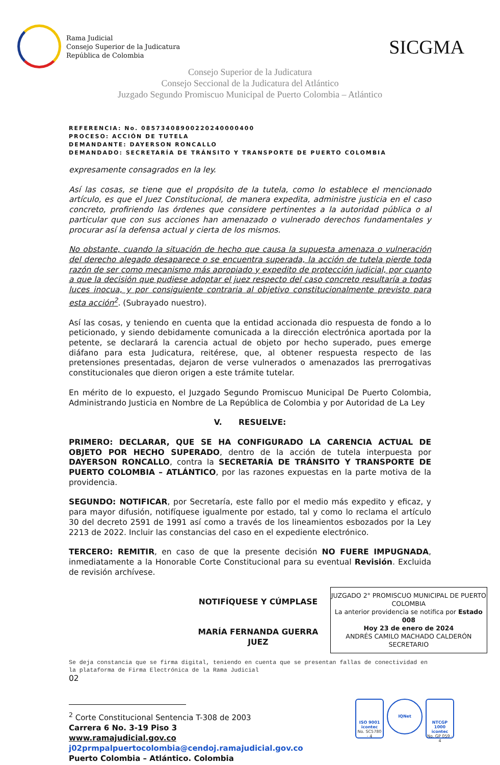Rama Judicial
Consejo Superior de la Judicatura
República de Colombia
SICGMA
Consejo Superior de la Judicatura
Consejo Seccional de la Judicatura del Atlántico
Juzgado Segundo Promiscuo Municipal de Puerto Colombia – Atlántico
REFERENCIA: No. 08573408900220240000400
PROCESO: ACCIÓN DE TUTELA
DEMANDANTE: DAYERSON RONCALLO
DEMANDADO: SECRETARÍA DE TRÁNSITO Y TRANSPORTE DE PUERTO COLOMBIA
expresamente consagrados en la ley.
Así las cosas, se tiene que el propósito de la tutela, como lo establece el mencionado artículo, es que el Juez Constitucional, de manera expedita, administre justicia en el caso concreto, profiriendo las órdenes que considere pertinentes a la autoridad pública o al particular que con sus acciones han amenazado o vulnerado derechos fundamentales y procurar así la defensa actual y cierta de los mismos.
No obstante, cuando la situación de hecho que causa la supuesta amenaza o vulneración del derecho alegado desaparece o se encuentra superada, la acción de tutela pierde toda razón de ser como mecanismo más apropiado y expedito de protección judicial, por cuanto a que la decisión que pudiese adoptar el juez respecto del caso concreto resultaría a todas luces inocua, y por consiguiente contraria al objetivo constitucionalmente previsto para esta acción<sup>2</sup>. (Subrayado nuestro).
Así las cosas, y teniendo en cuenta que la entidad accionada dio respuesta de fondo a lo peticionado, y siendo debidamente comunicada a la dirección electrónica aportada por la petente, se declarará la carencia actual de objeto por hecho superado, pues emerge diáfano para esta Judicatura, reitérese, que, al obtener respuesta respecto de las pretensiones presentadas, dejaron de verse vulnerados o amenazados las prerrogativas constitucionales que dieron origen a este trámite tutelar.
En mérito de lo expuesto, el Juzgado Segundo Promiscuo Municipal De Puerto Colombia, Administrando Justicia en Nombre de La República de Colombia y por Autoridad de La Ley
V. RESUELVE:
PRIMERO: DECLARAR, QUE SE HA CONFIGURADO LA CARENCIA ACTUAL DE OBJETO POR HECHO SUPERADO, dentro de la acción de tutela interpuesta por DAYERSON RONCALLO, contra la SECRETARÍA DE TRÁNSITO Y TRANSPORTE DE PUERTO COLOMBIA – ATLÁNTICO, por las razones expuestas en la parte motiva de la providencia.
SEGUNDO: NOTIFICAR, por Secretaría, este fallo por el medio más expedito y eficaz, y para mayor difusión, notifíquese igualmente por estado, tal y como lo reclama el artículo 30 del decreto 2591 de 1991 así como a través de los lineamientos esbozados por la Ley 2213 de 2022. Incluir las constancias del caso en el expediente electrónico.
TERCERO: REMITIR, en caso de que la presente decisión NO FUERE IMPUGNADA, inmediatamente a la Honorable Corte Constitucional para su eventual Revisión. Excluida de revisión archívese.
NOTIFÍQUESE Y CÚMPLASE
MARÍA FERNANDA GUERRA
JUEZ
JUZGADO 2° PROMISCUO MUNICIPAL DE PUERTO COLOMBIA
La anterior providencia se notifica por Estado 008
Hoy 23 de enero de 2024
ANDRÉS CAMILO MACHADO CALDERÓN
SECRETARIO
Se deja constancia que se firma digital, teniendo en cuenta que se presentan fallas de conectividad en la plataforma de Firma Electrónica de la Rama Judicial
02
<sup>2</sup> Corte Constitucional Sentencia T-308 de 2003
Carrera 6 No. 3-19 Piso 3
www.ramajudicial.gov.co
j02prmpalpuertocolombia@cendoj.ramajudicial.gov.co
Puerto Colombia – Atlántico. Colombia
ISO 9001
icontec
No. SC5780 - 4
IQNet
NTCGP 1000
icontec
No. GP 059 - 4